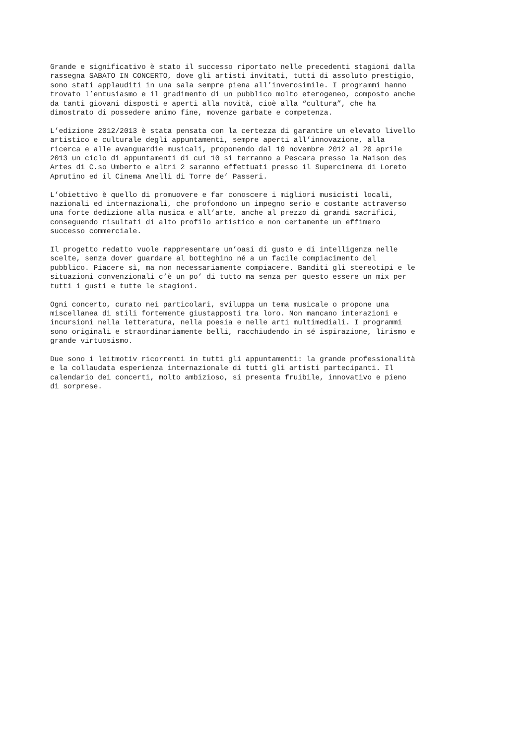Grande e significativo è stato il successo riportato nelle precedenti stagioni dalla rassegna SABATO IN CONCERTO, dove gli artisti invitati, tutti di assoluto prestigio, sono stati applauditi in una sala sempre piena all’inverosimile. I programmi hanno trovato l’entusiasmo e il gradimento di un pubblico molto eterogeneo, composto anche da tanti giovani disposti e aperti alla novità, cioè alla “cultura”, che ha dimostrato di possedere animo fine, movenze garbate e competenza.
L’edizione 2012/2013 è stata pensata con la certezza di garantire un elevato livello artistico e culturale degli appuntamenti, sempre aperti all’innovazione, alla ricerca e alle avanguardie musicali, proponendo dal 10 novembre 2012 al 20 aprile 2013 un ciclo di appuntamenti di cui 10 si terranno a Pescara presso la Maison des Artes di C.so Umberto e altri 2 saranno effettuati presso il Supercinema di Loreto Aprutino ed il Cinema Anelli di Torre de’ Passeri.
L’obiettivo è quello di promuovere e far conoscere i migliori musicisti locali, nazionali ed internazionali, che profondono un impegno serio e costante attraverso una forte dedizione alla musica e all’arte, anche al prezzo di grandi sacrifici, conseguendo risultati di alto profilo artistico e non certamente un effimero successo commerciale.
Il progetto redatto vuole rappresentare un’oasi di gusto e di intelligenza nelle scelte, senza dover guardare al botteghino né a un facile compiacimento del pubblico. Piacere sì, ma non necessariamente compiacere. Banditi gli stereotipi e le situazioni convenzionali c’è un po’ di tutto ma senza per questo essere un mix per tutti i gusti e tutte le stagioni.
Ogni concerto, curato nei particolari, sviluppa un tema musicale o propone una miscellanea di stili fortemente giustapposti tra loro. Non mancano interazioni e incursioni nella letteratura, nella poesia e nelle arti multimediali. I programmi sono originali e straordinariamente belli, racchiudendo in sé ispirazione, lirismo e grande virtuosismo.
Due sono i leitmotiv ricorrenti in tutti gli appuntamenti: la grande professionalità e la collaudata esperienza internazionale di tutti gli artisti partecipanti. Il calendario dei concerti, molto ambizioso, si presenta fruibile, innovativo e pieno di sorprese.